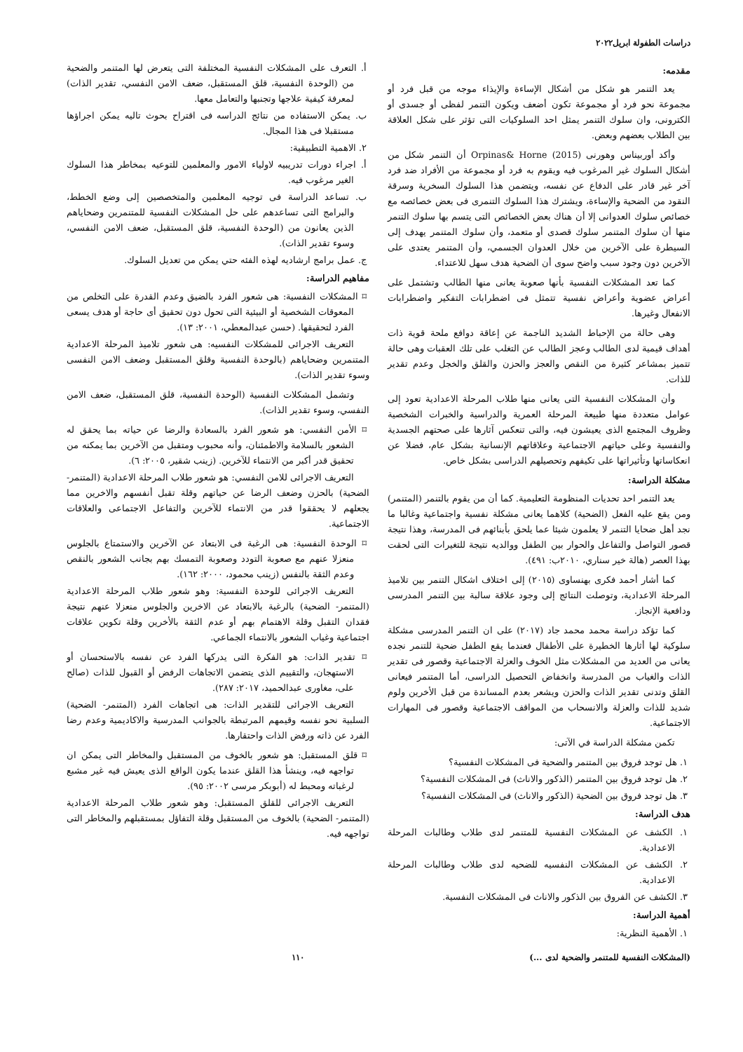دراسات الطفولة ابريل٢٠٢٢
مقدمه:
يعد التنمر هو شكل من أشكال الإساءة والإيذاء موجه من قبل فرد أو مجموعة نحو فرد أو مجموعة تكون أضعف ويكون التنمر لفظى أو جسدى أو الكترونى، وان سلوك التنمر يمثل احد السلوكيات التى تؤثر على شكل العلاقة بين الطلاب بعضهم وبعض.
وأكد أوربيناس وهورنى Orpinas& Horne (2015) أن التنمر شكل من أشكال السلوك غير المرغوب فيه ويقوم به فرد أو مجموعة من الأفراد ضد فرد آخر غير قادر على الدفاع عن نفسه، ويتضمن هذا السلوك السخرية وسرقة النقود من الضحية والإساءة، ويشترك هذا السلوك التنمرى فى بعض خصائصه مع خصائص سلوك العدوانى إلا أن هناك بعض الخصائص التى يتسم بها سلوك التنمر منها أن سلوك المتنمر سلوك قصدى أو متعمد، وأن سلوك المتنمر يهدف إلى السيطرة على الآخرين من خلال العدوان الجسمي، وأن المتنمر يعتدى على الآخرين دون وجود سبب واضح سوى أن الضحية هدف سهل للاعتداء.
كما تعد المشكلات النفسية بأنها صعوبة يعانى منها الطالب وتشتمل على أعراض عضوية وأعراض نفسية تتمثل فى اضطرابات التفكير واضطرابات الانفعال وغيرها.
وهى حالة من الإحباط الشديد الناجمة عن إعاقة دوافع ملحة قوية ذات أهداف قيمية لدى الطالب وعجز الطالب عن التغلب على تلك العقبات وهى حالة تتميز بمشاعر كثيرة من النقص والعجز والحزن والقلق والخجل وعدم تقدير للذات.
وأن المشكلات النفسية التى يعانى منها طلاب المرحلة الاعدادية تعود إلى عوامل متعددة منها طبيعة المرحلة العمرية والدراسية والخبرات الشخصية وظروف المجتمع الذى يعيشون فيه، والتى تنعكس آثارها على صحتهم الجسدية والنفسية وعلى حياتهم الاجتماعية وعلاقاتهم الإنسانية بشكل عام، فضلا عن انعكاساتها وتأثيراتها على تكيفهم وتحصيلهم الدراسى بشكل خاص.
مشكلة الدراسة:
يعد التنمر احد تحديات المنظومة التعليمية. كما أن من يقوم بالتنمر (المتنمر) ومن يقع عليه الفعل (الضحية) كلاهما يعانى مشكلة نفسية واجتماعية وغالبا ما نجد أهل ضحايا التنمر لا يعلمون شيئا عما يلحق بأبنائهم فى المدرسة، وهذا نتيجة قصور التواصل والتفاعل والحوار بين الطفل ووالديه نتيجة للتغيرات التى لحقت بهذا العصر (هالة خير سناري، ٢٠١٠ب: ٤٩١).
كما أشار أحمد فكرى بهنساوى (٢٠١٥) إلى اختلاف اشكال التنمر بين تلاميذ المرحلة الاعدادية، وتوصلت النتائج إلى وجود علاقة سالبة بين التنمر المدرسى ودافعية الإنجاز.
كما تؤكد دراسة محمد محمد جاد (٢٠١٧) على ان التنمر المدرسى مشكلة سلوكية لها أثارها الخطيرة على الأطفال فعندما يقع الطفل ضحية للتنمر نجده يعانى من العديد من المشكلات مثل الخوف والعزلة الاجتماعية وقصور فى تقدير الذات والغياب من المدرسة وانخفاض التحصيل الدراسى، أما المتنمر فيعانى القلق وتدنى تقدير الذات والحزن ويشعر بعدم المساندة من قبل الأخرين ولوم شديد للذات والعزلة والانسحاب من المواقف الاجتماعية وقصور فى المهارات الاجتماعية.
تكمن مشكلة الدراسة في الآتى:
١. هل توجد فروق بين المتنمر والضحية فى المشكلات النفسية؟
٢. هل توجد فروق بين المتنمر (الذكور والاناث) فى المشكلات النفسية؟
٣. هل توجد فروق بين الضحية (الذكور والاناث) فى المشكلات النفسية؟
هدف الدراسة:
١. الكشف عن المشكلات النفسية للمتنمر لدى طلاب وطالبات المرحلة الاعدادية.
٢. الكشف عن المشكلات النفسيه للضحيه لدى طلاب وطالبات المرحلة الاعدادية.
٣. الكشف عن الفروق بين الذكور والاناث فى المشكلات النفسية.
أهمية الدراسة:
١. الأهمية النظرية:
أ. التعرف على المشكلات النفسية المختلفة التى يتعرض لها المتنمر والضحية من (الوحدة النفسية، قلق المستقبل، ضعف الامن النفسي، تقدير الذات) لمعرفة كيفية علاجها وتجنبها والتعامل معها.
ب. يمكن الاستفاده من نتائج الدراسه فى اقتراح بحوث تاليه يمكن اجراؤها مستقبلا فى هذا المجال.
٢. الاهمية التطبيقية:
أ. اجراء دورات تدريبيه لاولياء الامور والمعلمين للتوعيه بمخاطر هذا السلوك الغير مرغوب فيه.
ب. تساعد الدراسة فى توجيه المعلمين والمتخصصين إلى وضع الخطط، والبرامج التى تساعدهم على حل المشكلات النفسية للمتنمرين وضحاياهم الذين يعانون من (الوحدة النفسية، قلق المستقبل، ضعف الامن النفسي، وسوء تقدير الذات).
ج. عمل برامج ارشاديه لهذه الفئه حتي يمكن من تعديل السلوك.
مفاهيم الدراسة:
⌑ المشكلات النفسية: هى شعور الفرد بالضيق وعدم القدرة على التخلص من المعوقات الشخصية أو البيئية التى تحول دون تحقيق أى حاجة أو هدف يسعى الفرد لتحقيقها. (حسن عبدالمعطي، ٢٠٠١: ١٣).
التعريف الاجرائى للمشكلات النفسيه: هى شعور تلاميذ المرحلة الاعدادية المتنمرين وضحاياهم (بالوحدة النفسية وقلق المستقبل وضعف الامن النفسى وسوء تقدير الذات).
وتشمل المشكلات النفسية (الوحدة النفسية، قلق المستقبل، ضعف الامن النفسي، وسوء تقدير الذات).
⌑ الأمن النفسي: هو شعور الفرد بالسعادة والرضا عن حياته بما يحقق له الشعور بالسلامة والاطمئنان، وأنه محبوب ومتقبل من الآخرين بما يمكنه من تحقيق قدر أكبر من الانتماء للآخرين. (زينب شقير، ٢٠٠٥: ٦).
التعريف الاجرائى للامن النفسي: هو شعور طلاب المرحلة الاعدادية (المتنمر- الضحية) بالحزن وضعف الرضا عن حياتهم وقلة تقبل أنفسهم والاخرين مما يجعلهم لا يحققوا قدر من الانتماء للآخرين والتفاعل الاجتماعى والعلاقات الاجتماعية.
⌑ الوحدة النفسية: هى الرغبة فى الابتعاد عن الآخرين والاستمتاع بالجلوس منعزلا عنهم مع صعوبة التودد وصعوبة التمسك بهم بجانب الشعور بالنقص وعدم الثقة بالنفس (زينب محمود، ٢٠٠٠: ١٦٢).
التعريف الاجرائى للوحدة النفسية: وهو شعور طلاب المرحلة الاعدادية (المتنمر- الضحية) بالرغبة بالابتعاد عن الاخرين والجلوس منعزلا عنهم نتيجة فقدان التقبل وقلة الاهتمام بهم أو عدم الثقة بالأخرين وقلة تكوين علاقات اجتماعية وغياب الشعور بالانتماء الجماعي.
⌑ تقدير الذات: هو الفكرة التى يدركها الفرد عن نفسه بالاستحسان أو الاستهجان، والتقييم الذى يتضمن الاتجاهات الرفض أو القبول للذات (صالح على، مغاورى عبدالحميد، ٢٠١٧: ٢٨٧).
التعريف الاجرائى للتقدير الذات: هى اتجاهات الفرد (المتنمر- الضحية) السلبية نحو نفسه وقيمهم المرتبطة بالجوانب المدرسية والاكاديمية وعدم رضا الفرد عن ذاته ورفض الذات واحتقارها.
⌑ قلق المستقبل: هو شعور بالخوف من المستقبل والمخاطر التى يمكن ان تواجهه فيه، وينشأ هذا القلق عندما يكون الواقع الذى يعيش فيه غير مشبع لرغباته ومحبط له (أبوبكر مرسى ٢٠٠٢: ٩٥).
التعريف الاجرائى للقلق المستقبل: وهو شعور طلاب المرحلة الاعدادية (المتنمر- الضحية) بالخوف من المستقبل وقلة التفاؤل بمستقبلهم والمخاطر التى تواجهه فيه.
(المشكلات النفسية للمتنمر والضحية لدى ...) ١١٠